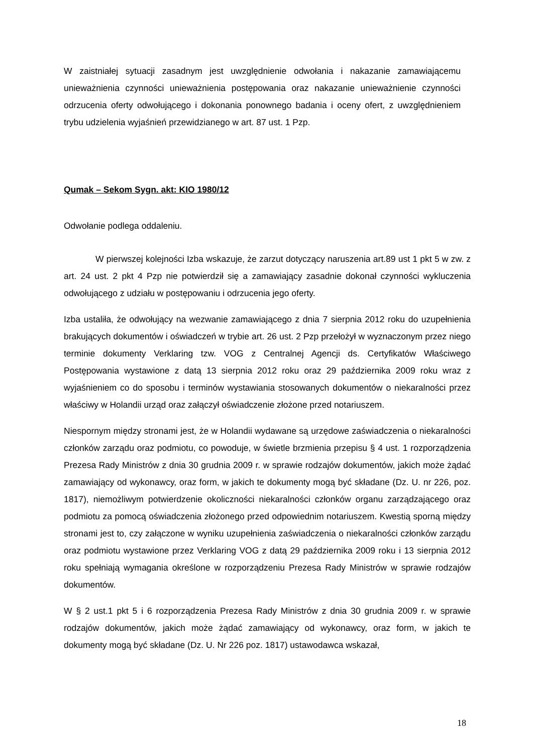W zaistniałej sytuacji zasadnym jest uwzględnienie odwołania i nakazanie zamawiającemu unieważnienia czynności unieważnienia postępowania oraz nakazanie unieważnienie czynności odrzucenia oferty odwołującego i dokonania ponownego badania i oceny ofert, z uwzględnieniem trybu udzielenia wyjaśnień przewidzianego w art. 87 ust. 1 Pzp.
Qumak – Sekom Sygn. akt: KIO 1980/12
Odwołanie podlega oddaleniu.
W pierwszej kolejności Izba wskazuje, że zarzut dotyczący naruszenia art.89 ust 1 pkt 5 w zw. z art. 24 ust. 2 pkt 4 Pzp nie potwierdził się a zamawiający zasadnie dokonał czynności wykluczenia odwołującego z udziału w postępowaniu i odrzucenia jego oferty.
Izba ustaliła, że odwołujący na wezwanie zamawiającego z dnia 7 sierpnia 2012 roku do uzupełnienia brakujących dokumentów i oświadczeń w trybie art. 26 ust. 2 Pzp przełożył w wyznaczonym przez niego terminie dokumenty Verklaring tzw. VOG z Centralnej Agencji ds. Certyfikatów Właściwego Postępowania wystawione z datą 13 sierpnia 2012 roku oraz 29 października 2009 roku wraz z wyjaśnieniem co do sposobu i terminów wystawiania stosowanych dokumentów o niekaralności przez właściwy w Holandii urząd oraz załączył oświadczenie złożone przed notariuszem.
Niespornym między stronami jest, że w Holandii wydawane są urzędowe zaświadczenia o niekaralności członków zarządu oraz podmiotu, co powoduje, w świetle brzmienia przepisu § 4 ust. 1 rozporządzenia Prezesa Rady Ministrów z dnia 30 grudnia 2009 r. w sprawie rodzajów dokumentów, jakich może żądać zamawiający od wykonawcy, oraz form, w jakich te dokumenty mogą być składane (Dz. U. nr 226, poz. 1817), niemożliwym potwierdzenie okoliczności niekaralności członków organu zarządzającego oraz podmiotu za pomocą oświadczenia złożonego przed odpowiednim notariuszem. Kwestią sporną między stronami jest to, czy załączone w wyniku uzupełnienia zaświadczenia o niekaralności członków zarządu oraz podmiotu wystawione przez Verklaring VOG z datą 29 października 2009 roku i 13 sierpnia 2012 roku spełniają wymagania określone w rozporządzeniu Prezesa Rady Ministrów w sprawie rodzajów dokumentów.
W § 2 ust.1 pkt 5 i 6 rozporządzenia Prezesa Rady Ministrów z dnia 30 grudnia 2009 r. w sprawie rodzajów dokumentów, jakich może żądać zamawiający od wykonawcy, oraz form, w jakich te dokumenty mogą być składane (Dz. U. Nr 226 poz. 1817) ustawodawca wskazał,
18